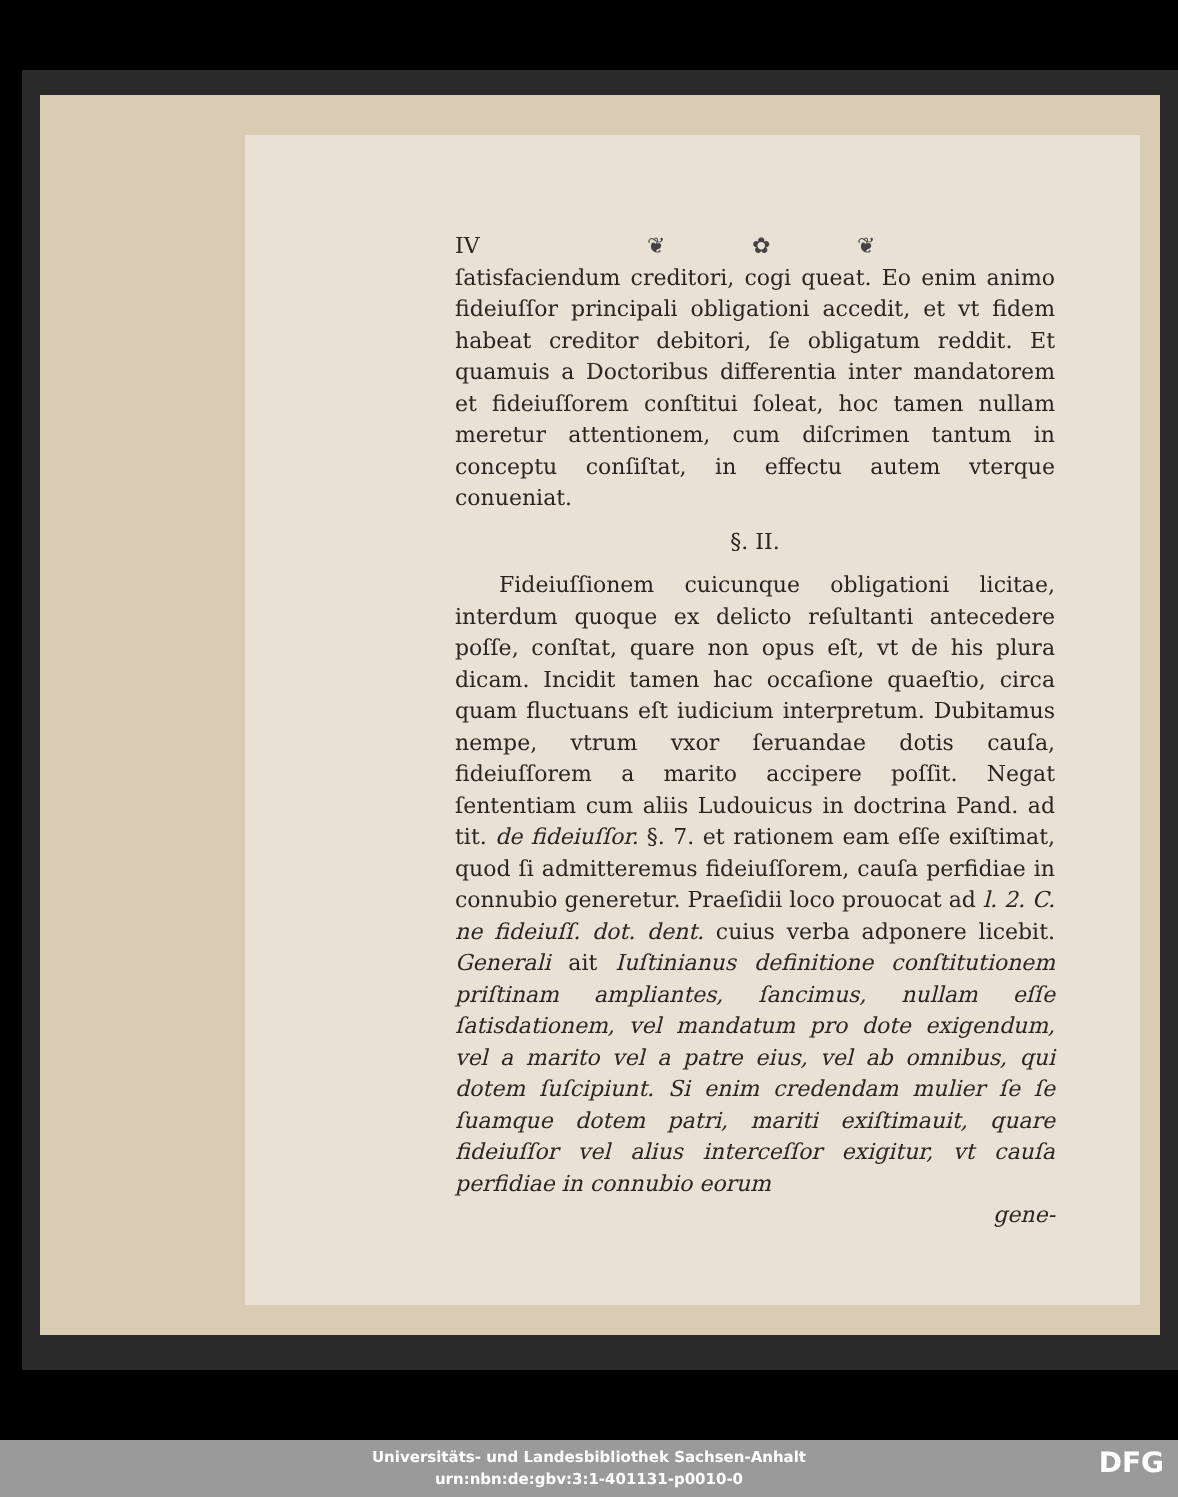IV ❦ ✿ ❦
ſatisfaciendum creditori, cogi queat. Eo enim animo fideiuſſor principali obligationi accedit, et vt fidem habeat creditor debitori, ſe obligatum reddit. Et quamuis a Doctoribus differentia inter mandatorem et fideiuſſorem conſtitui ſoleat, hoc tamen nullam meretur attentionem, cum diſcrimen tantum in conceptu conſiſtat, in effectu autem vterque conueniat.
§. II.
  Fideiuſſionem cuicunque obligationi licitae, interdum quoque ex delicto reſultanti antecedere poſſe, conſtat, quare non opus eſt, vt de his plura dicam. Incidit tamen hac occaſione quaeſtio, circa quam fluctuans eſt iudicium interpretum. Dubitamus nempe, vtrum vxor ſeruandae dotis cauſa, fideiuſſorem a marito accipere poſſit. Negat ſententiam cum aliis Ludouicus in doctrina Pand. ad tit. de fideiuſſor. §. 7. et rationem eam eſſe exiſtimat, quod ſi admitteremus fideiuſſorem, cauſa perfidiae in connubio generetur. Praeſidii loco prouocat ad l. 2. C. ne fideiuſſ. dot. dent. cuius verba adponere licebit. Generali ait Iuſtinianus definitione conſtitutionem priſtinam ampliantes, ſancimus, nullam eſſe ſatisdationem, vel mandatum pro dote exigendum, vel a marito vel a patre eius, vel ab omnibus, qui dotem ſuſcipiunt. Si enim credendam mulier ſe ſe ſuamque dotem patri, mariti exiſtimauit, quare fideiuſſor vel alius interceſſor exigitur, vt cauſa perfidiae in connubio eorum
gene-
Universitäts- und Landesbibliothek Sachsen-Anhalt
urn:nbn:de:gbv:3:1-401131-p0010-0
DFG